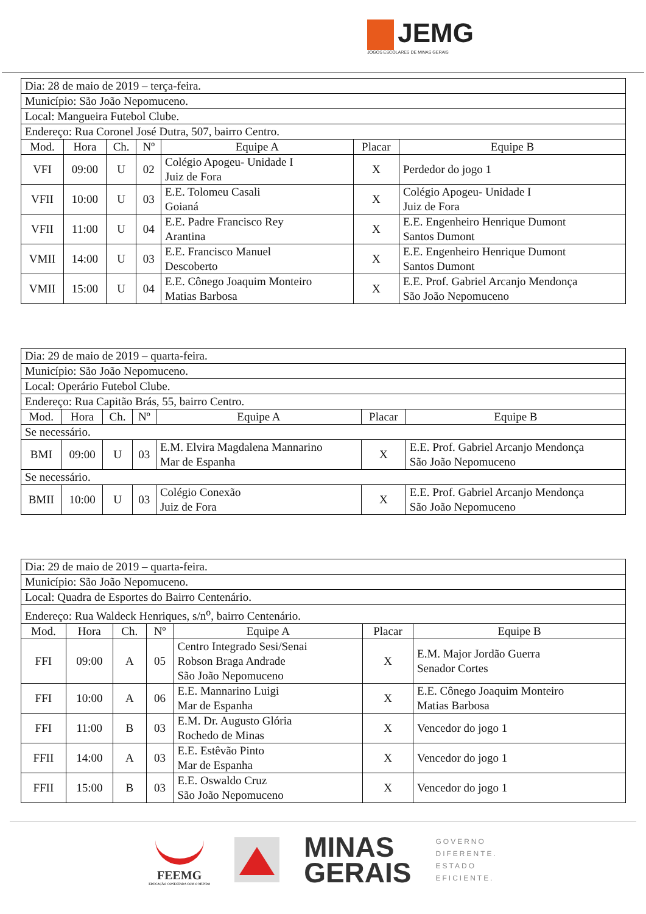JEMG
JOGOS ESCOLARES DE MINAS GERAIS
| Dia: 28 de maio de 2019 – terça-feira. | | | | | | |
| Município: São João Nepomuceno. | | | | | | |
| Local: Mangueira Futebol Clube. | | | | | | |
| Endereço: Rua Coronel José Dutra, 507, bairro Centro. | | | | | | |
| Mod. | Hora | Ch. | Nº | Equipe A | Placar | Equipe B |
| VFI | 09:00 | U | 02 | Colégio Apogeu- Unidade I Juiz de Fora | X | Perdedor do jogo 1 |
| VFII | 10:00 | U | 03 | E.E. Tolomeu Casali Goianá | X | Colégio Apogeu- Unidade I Juiz de Fora |
| VFII | 11:00 | U | 04 | E.E. Padre Francisco Rey Arantina | X | E.E. Engenheiro Henrique Dumont Santos Dumont |
| VMII | 14:00 | U | 03 | E.E. Francisco Manuel Descoberto | X | E.E. Engenheiro Henrique Dumont Santos Dumont |
| VMII | 15:00 | U | 04 | E.E. Cônego Joaquim Monteiro Matias Barbosa | X | E.E. Prof. Gabriel Arcanjo Mendonça São João Nepomuceno |
| Dia: 29 de maio de 2019 – quarta-feira. | | | | | | |
| Município: São João Nepomuceno. | | | | | | |
| Local: Operário Futebol Clube. | | | | | | |
| Endereço: Rua Capitão Brás, 55, bairro Centro. | | | | | | |
| Mod. | Hora | Ch. | Nº | Equipe A | Placar | Equipe B |
| Se necessário. | | | | | | |
| BMI | 09:00 | U | 03 | E.M. Elvira Magdalena Mannarino Mar de Espanha | X | E.E. Prof. Gabriel Arcanjo Mendonça São João Nepomuceno |
| Se necessário. | | | | | | |
| BMII | 10:00 | U | 03 | Colégio Conexão Juiz de Fora | X | E.E. Prof. Gabriel Arcanjo Mendonça São João Nepomuceno |
| Dia: 29 de maio de 2019 – quarta-feira. | | | | | | |
| Município: São João Nepomuceno. | | | | | | |
| Local: Quadra de Esportes do Bairro Centenário. | | | | | | |
| Endereço: Rua Waldeck Henriques, s/n<sup>o</sup>, bairro Centenário. | | | | | | |
| Mod. | Hora | Ch. | Nº | Equipe A | Placar | Equipe B |
| FFI | 09:00 | A | 05 | Centro Integrado Sesi/Senai Robson Braga Andrade São João Nepomuceno | X | E.M. Major Jordão Guerra Senador Cortes |
| FFI | 10:00 | A | 06 | E.E. Mannarino Luigi Mar de Espanha | X | E.E. Cônego Joaquim Monteiro Matias Barbosa |
| FFI | 11:00 | B | 03 | E.M. Dr. Augusto Glória Rochedo de Minas | X | Vencedor do jogo 1 |
| FFII | 14:00 | A | 03 | E.E. Estêvão Pinto Mar de Espanha | X | Vencedor do jogo 1 |
| FFII | 15:00 | B | 03 | E.E. Oswaldo Cruz São João Nepomuceno | X | Vencedor do jogo 1 |
FEEMG
EDUCAÇÃO CONECTADA COM O MUNDO
MINAS
GERAIS
GOVERNO
DIFERENTE.
ESTADO
EFICIENTE.